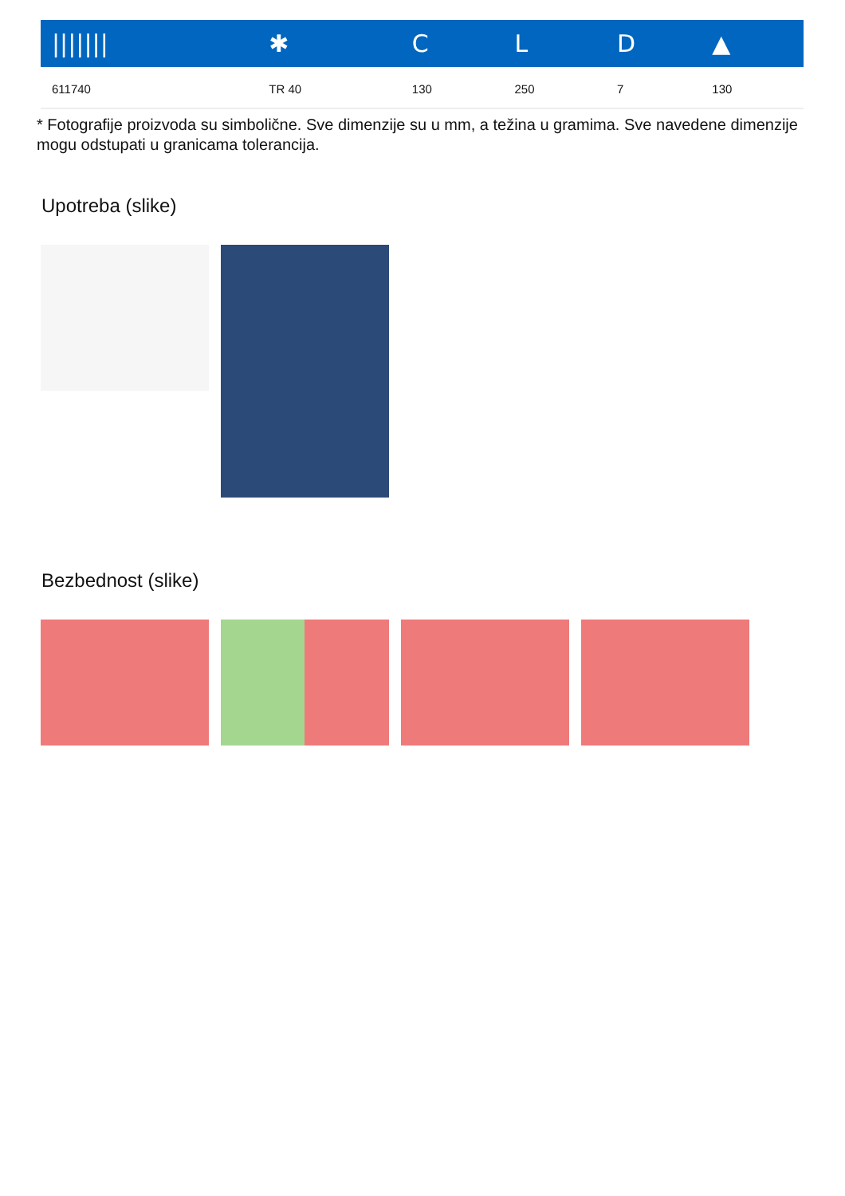| /////// | ✱ | C | L | D | ▲ |
| --- | --- | --- | --- | --- | --- |
| 611740 | TR 40 | 130 | 250 | 7 | 130 |
* Fotografije proizvoda su simbolične. Sve dimenzije su u mm, a težina u gramima. Sve navedene dimenzije mogu odstupati u granicama tolerancija.
Upotreba (slike)
Bezbednost (slike)